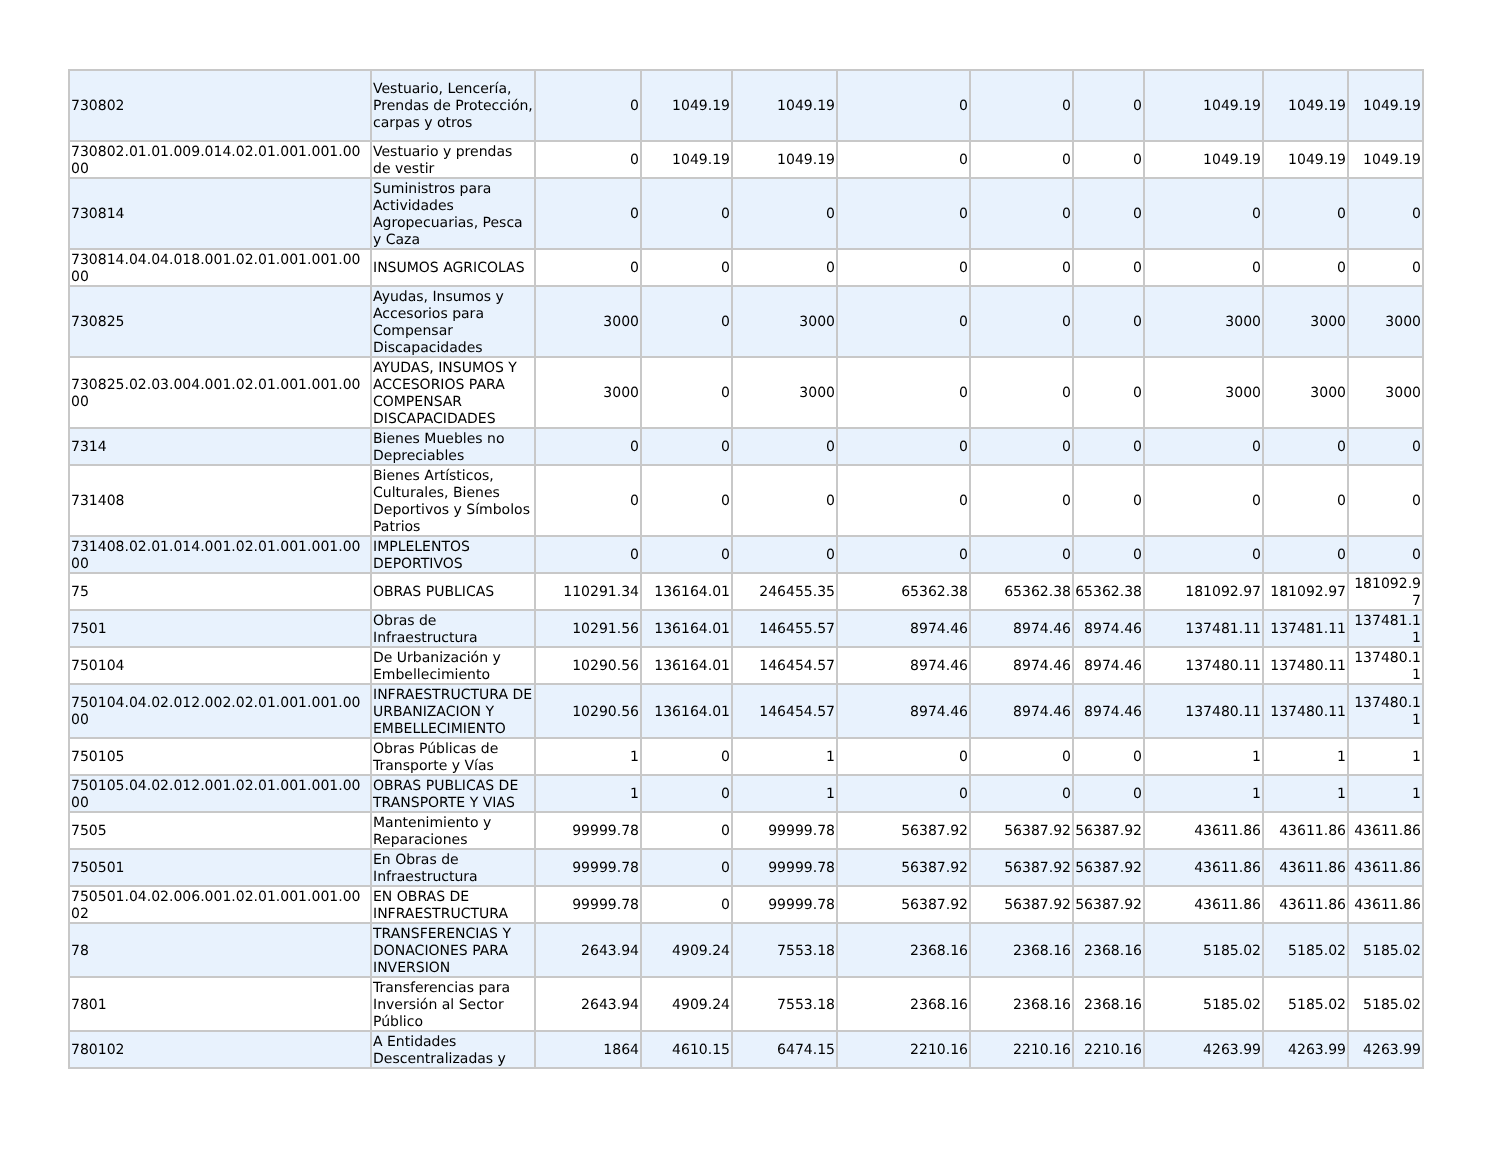| 730802 | Vestuario, Lencería, Prendas de Protección, carpas y otros | 0 | 1049.19 | 1049.19 | 0 | 0 | 0 | 1049.19 | 1049.19 | 1049.19 |
| 730802.01.01.009.014.02.01.001.001.00 00 | Vestuario y prendas de vestir | 0 | 1049.19 | 1049.19 | 0 | 0 | 0 | 1049.19 | 1049.19 | 1049.19 |
| 730814 | Suministros para Actividades Agropecuarias, Pesca y Caza | 0 | 0 | 0 | 0 | 0 | 0 | 0 | 0 | 0 |
| 730814.04.04.018.001.02.01.001.001.00 00 | INSUMOS AGRICOLAS | 0 | 0 | 0 | 0 | 0 | 0 | 0 | 0 | 0 |
| 730825 | Ayudas, Insumos y Accesorios para Compensar Discapacidades | 3000 | 0 | 3000 | 0 | 0 | 0 | 3000 | 3000 | 3000 |
| 730825.02.03.004.001.02.01.001.001.00 00 | AYUDAS, INSUMOS Y ACCESORIOS PARA COMPENSAR DISCAPACIDADES | 3000 | 0 | 3000 | 0 | 0 | 0 | 3000 | 3000 | 3000 |
| 7314 | Bienes Muebles no Depreciables | 0 | 0 | 0 | 0 | 0 | 0 | 0 | 0 | 0 |
| 731408 | Bienes Artísticos, Culturales, Bienes Deportivos y Símbolos Patrios | 0 | 0 | 0 | 0 | 0 | 0 | 0 | 0 | 0 |
| 731408.02.01.014.001.02.01.001.001.00 00 | IMPLELENTOS DEPORTIVOS | 0 | 0 | 0 | 0 | 0 | 0 | 0 | 0 | 0 |
| 75 | OBRAS PUBLICAS | 110291.34 | 136164.01 | 246455.35 | 65362.38 | 65362.38 | 65362.38 | 181092.97 | 181092.97 | 181092.9 7 |
| 7501 | Obras de Infraestructura | 10291.56 | 136164.01 | 146455.57 | 8974.46 | 8974.46 | 8974.46 | 137481.11 | 137481.11 | 137481.1 1 |
| 750104 | De Urbanización y Embellecimiento | 10290.56 | 136164.01 | 146454.57 | 8974.46 | 8974.46 | 8974.46 | 137480.11 | 137480.11 | 137480.1 1 |
| 750104.04.02.012.002.02.01.001.001.00 00 | INFRAESTRUCTURA DE URBANIZACION Y EMBELLECIMIENTO | 10290.56 | 136164.01 | 146454.57 | 8974.46 | 8974.46 | 8974.46 | 137480.11 | 137480.11 | 137480.1 1 |
| 750105 | Obras Públicas de Transporte y Vías | 1 | 0 | 1 | 0 | 0 | 0 | 1 | 1 | 1 |
| 750105.04.02.012.001.02.01.001.001.00 00 | OBRAS PUBLICAS DE TRANSPORTE Y VIAS | 1 | 0 | 1 | 0 | 0 | 0 | 1 | 1 | 1 |
| 7505 | Mantenimiento y Reparaciones | 99999.78 | 0 | 99999.78 | 56387.92 | 56387.92 | 56387.92 | 43611.86 | 43611.86 | 43611.86 |
| 750501 | En Obras de Infraestructura | 99999.78 | 0 | 99999.78 | 56387.92 | 56387.92 | 56387.92 | 43611.86 | 43611.86 | 43611.86 |
| 750501.04.02.006.001.02.01.001.001.00 02 | EN OBRAS DE INFRAESTRUCTURA | 99999.78 | 0 | 99999.78 | 56387.92 | 56387.92 | 56387.92 | 43611.86 | 43611.86 | 43611.86 |
| 78 | TRANSFERENCIAS Y DONACIONES PARA INVERSION | 2643.94 | 4909.24 | 7553.18 | 2368.16 | 2368.16 | 2368.16 | 5185.02 | 5185.02 | 5185.02 |
| 7801 | Transferencias para Inversión al Sector Público | 2643.94 | 4909.24 | 7553.18 | 2368.16 | 2368.16 | 2368.16 | 5185.02 | 5185.02 | 5185.02 |
| 780102 | A Entidades Descentralizadas y | 1864 | 4610.15 | 6474.15 | 2210.16 | 2210.16 | 2210.16 | 4263.99 | 4263.99 | 4263.99 |